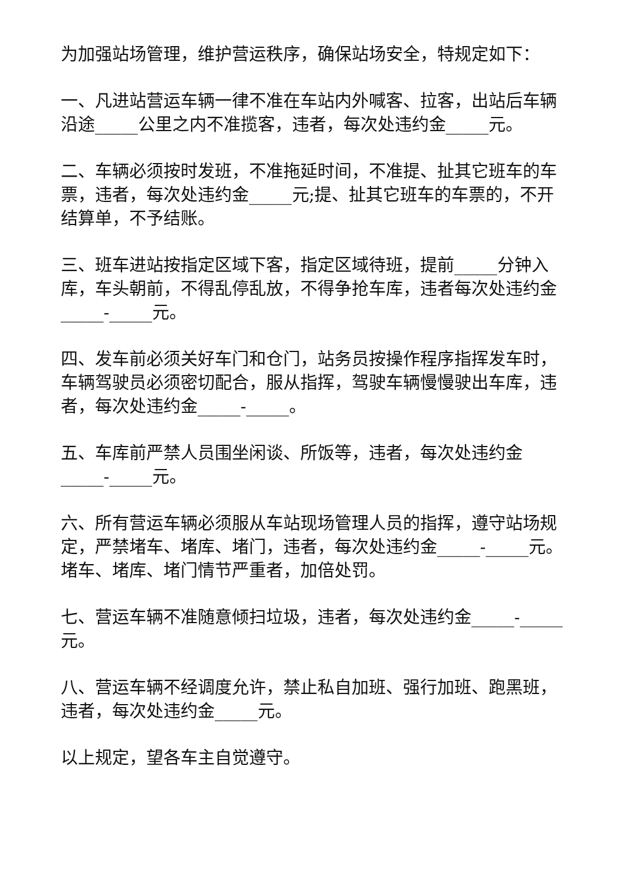为加强站场管理，维护营运秩序，确保站场安全，特规定如下：
一、凡进站营运车辆一律不准在车站内外喊客、拉客，出站后车辆沿途_____公里之内不准揽客，违者，每次处违约金_____元。
二、车辆必须按时发班，不准拖延时间，不准提、扯其它班车的车票，违者，每次处违约金_____元;提、扯其它班车的车票的，不开结算单，不予结账。
三、班车进站按指定区域下客，指定区域待班，提前_____分钟入库，车头朝前，不得乱停乱放，不得争抢车库，违者每次处违约金_____-_____元。
四、发车前必须关好车门和仓门，站务员按操作程序指挥发车时，车辆驾驶员必须密切配合，服从指挥，驾驶车辆慢慢驶出车库，违者，每次处违约金_____-_____。
五、车库前严禁人员围坐闲谈、所饭等，违者，每次处违约金_____-_____元。
六、所有营运车辆必须服从车站现场管理人员的指挥，遵守站场规定，严禁堵车、堵库、堵门，违者，每次处违约金_____-_____元。堵车、堵库、堵门情节严重者，加倍处罚。
七、营运车辆不准随意倾扫垃圾，违者，每次处违约金_____-_____元。
八、营运车辆不经调度允许，禁止私自加班、强行加班、跑黑班，违者，每次处违约金_____元。
以上规定，望各车主自觉遵守。